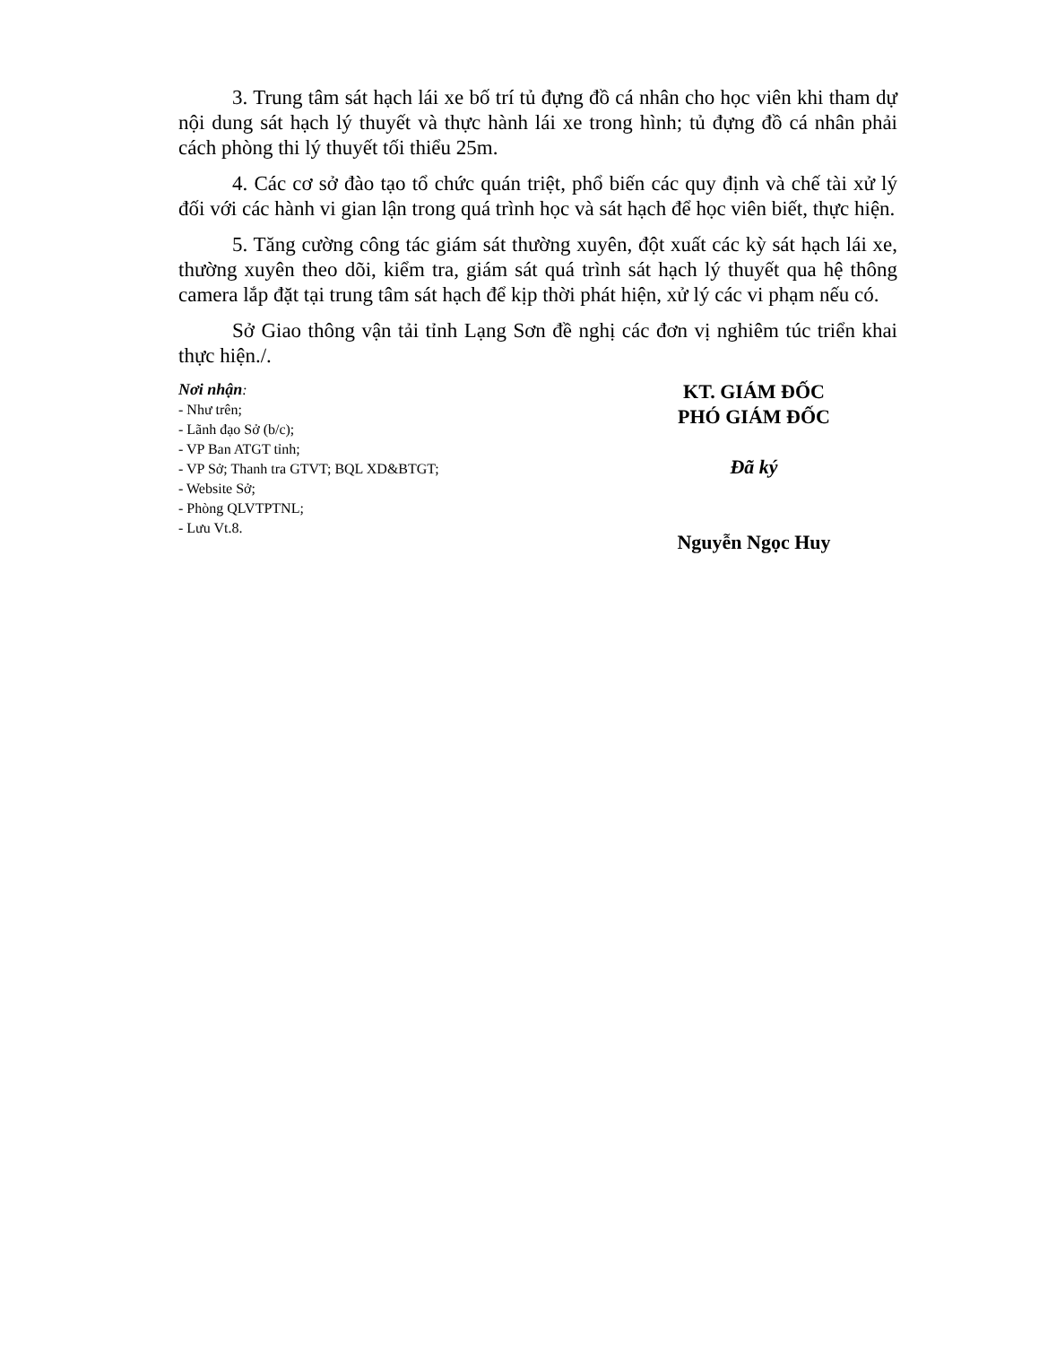3. Trung tâm sát hạch lái xe bố trí tủ đựng đồ cá nhân cho học viên khi tham dự nội dung sát hạch lý thuyết và thực hành lái xe trong hình; tủ đựng đồ cá nhân phải cách phòng thi lý thuyết tối thiểu 25m.
4. Các cơ sở đào tạo tổ chức quán triệt, phổ biến các quy định và chế tài xử lý đối với các hành vi gian lận trong quá trình học và sát hạch để học viên biết, thực hiện.
5. Tăng cường công tác giám sát thường xuyên, đột xuất các kỳ sát hạch lái xe, thường xuyên theo dõi, kiểm tra, giám sát quá trình sát hạch lý thuyết qua hệ thông camera lắp đặt tại trung tâm sát hạch để kịp thời phát hiện, xử lý các vi phạm nếu có.
Sở Giao thông vận tải tỉnh Lạng Sơn đề nghị các đơn vị nghiêm túc triển khai thực hiện./.
Nơi nhận:
- Như trên;
- Lãnh đạo Sở (b/c);
- VP Ban ATGT tỉnh;
- VP Sở; Thanh tra GTVT; BQL XD&BTGT;
- Website Sở;
- Phòng QLVTPTNL;
- Lưu Vt.8.
KT. GIÁM ĐỐC
PHÓ GIÁM ĐỐC
Đã ký
Nguyễn Ngọc Huy